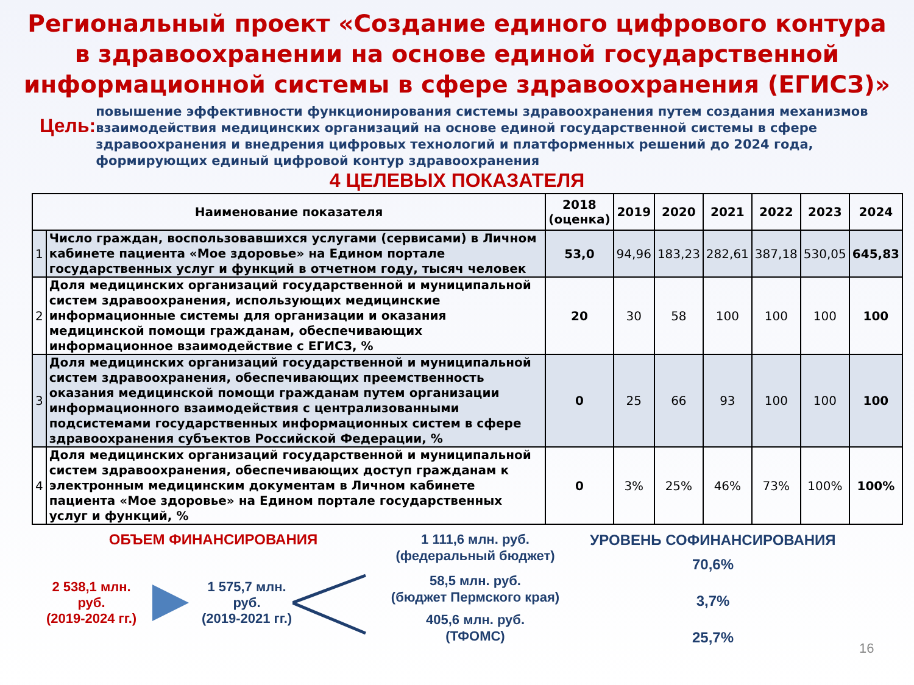Региональный проект «Создание единого цифрового контура
в здравоохранении на основе единой государственной
информационной системы в сфере здравоохранения (ЕГИСЗ)»
Цель:
повышение эффективности функционирования системы здравоохранения путем создания механизмов взаимодействия медицинских организаций на основе единой государственной системы в сфере здравоохранения и внедрения цифровых технологий и платформенных решений до 2024 года, формирующих единый цифровой контур здравоохранения
4 ЦЕЛЕВЫХ ПОКАЗАТЕЛЯ
| Наименование показателя | | 2018 (оценка) | 2019 | 2020 | 2021 | 2022 | 2023 | 2024 |
| --- | --- | --- | --- | --- | --- | --- | --- | --- |
| 1 | Число граждан, воспользовавшихся услугами (сервисами) в Личном кабинете пациента «Мое здоровье» на Едином портале государственных услуг и функций в отчетном году, тысяч человек | 53,0 | 94,96 | 183,23 | 282,61 | 387,18 | 530,05 | 645,83 |
| 2 | Доля медицинских организаций государственной и муниципальной систем здравоохранения, использующих медицинские информационные системы для организации и оказания медицинской помощи гражданам, обеспечивающих информационное взаимодействие с ЕГИСЗ, % | 20 | 30 | 58 | 100 | 100 | 100 | 100 |
| 3 | Доля медицинских организаций государственной и муниципальной систем здравоохранения, обеспечивающих преемственность оказания медицинской помощи гражданам путем организации информационного взаимодействия с централизованными подсистемами государственных информационных систем в сфере здравоохранения субъектов Российской Федерации, % | 0 | 25 | 66 | 93 | 100 | 100 | 100 |
| 4 | Доля медицинских организаций государственной и муниципальной систем здравоохранения, обеспечивающих доступ гражданам к электронным медицинским документам в Личном кабинете пациента «Мое здоровье» на Едином портале государственных услуг и функций, % | 0 | 3% | 25% | 46% | 73% | 100% | 100% |
ОБЪЕМ ФИНАНСИРОВАНИЯ
2 538,1 млн. руб.
(2019-2024 гг.)
1 575,7 млн. руб.
(2019-2021 гг.)
1 111,6 млн. руб.
(федеральный бюджет)
58,5 млн. руб.
(бюджет Пермского края)
405,6 млн. руб.
(ТФОМС)
УРОВЕНЬ СОФИНАНСИРОВАНИЯ
70,6%
3,7%
25,7%
16